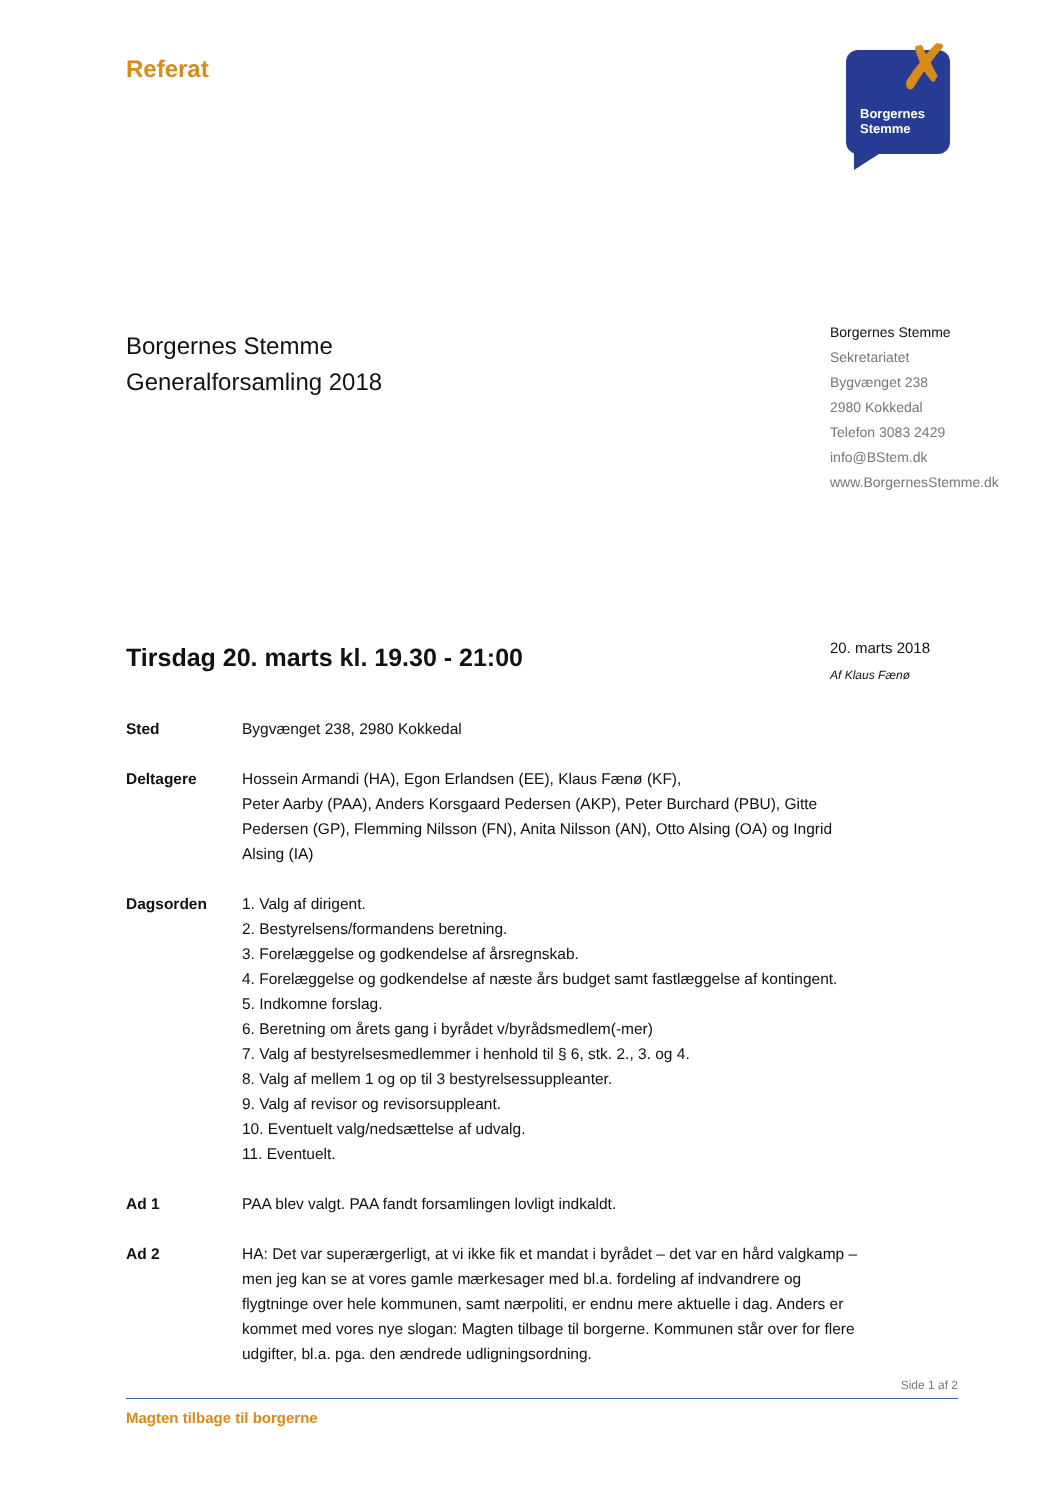Referat
✗
Borgernes
Stemme
Borgernes Stemme
Generalforsamling 2018
Borgernes Stemme
Sekretariatet
Bygvænget 238
2980 Kokkedal
Telefon 3083 2429
info@BStem.dk
www.BorgernesStemme.dk
Tirsdag 20. marts kl. 19.30 - 21:00
20. marts 2018
Af Klaus Fænø
Sted Bygvænget 238, 2980 Kokkedal
Deltagere Hossein Armandi (HA), Egon Erlandsen (EE), Klaus Fænø (KF),
Peter Aarby (PAA), Anders Korsgaard Pedersen (AKP), Peter Burchard (PBU), Gitte Pedersen (GP), Flemming Nilsson (FN), Anita Nilsson (AN), Otto Alsing (OA) og Ingrid Alsing (IA)
Dagsorden 1. Valg af dirigent.
2. Bestyrelsens/formandens beretning.
3. Forelæggelse og godkendelse af årsregnskab.
4. Forelæggelse og godkendelse af næste års budget samt fastlæggelse af kontingent.
5. Indkomne forslag.
6. Beretning om årets gang i byrådet v/byrådsmedlem(-mer)
7. Valg af bestyrelsesmedlemmer i henhold til § 6, stk. 2., 3. og 4.
8. Valg af mellem 1 og op til 3 bestyrelsessuppleanter.
9. Valg af revisor og revisorsuppleant.
10. Eventuelt valg/nedsættelse af udvalg.
11. Eventuelt.
Ad 1 PAA blev valgt. PAA fandt forsamlingen lovligt indkaldt.
Ad 2 HA: Det var superærgerligt, at vi ikke fik et mandat i byrådet – det var en hård valgkamp – men jeg kan se at vores gamle mærkesager med bl.a. fordeling af indvandrere og flygtninge over hele kommunen, samt nærpoliti, er endnu mere aktuelle i dag. Anders er kommet med vores nye slogan: Magten tilbage til borgerne. Kommunen står over for flere udgifter, bl.a. pga. den ændrede udligningsordning.
Side 1 af 2
Magten tilbage til borgerne